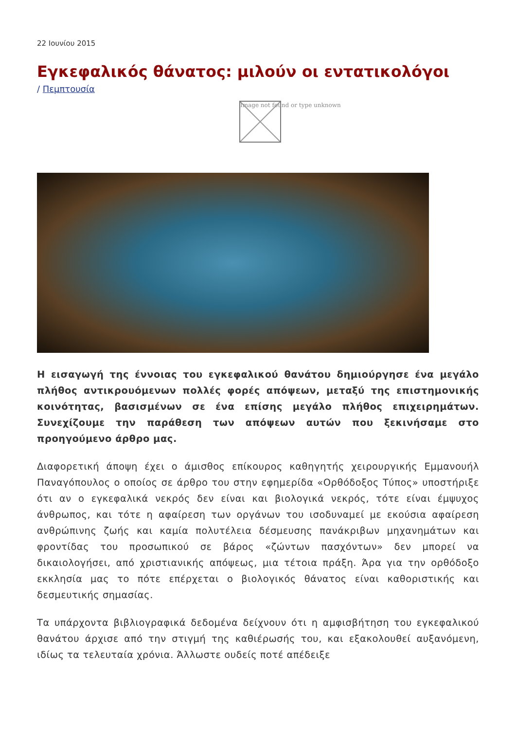22 Ιουνίου 2015
Εγκεφαλικός θάνατος: μιλούν οι εντατικολόγοι
/ Πεμπτουσία
Image not found or type unknown
Η εισαγωγή της έννοιας του εγκεφαλικού θανάτου δημιούργησε ένα μεγάλο πλήθος αντικρουόμενων πολλές φορές απόψεων, μεταξύ της επιστημονικής κοινότητας, βασισμένων σε ένα επίσης μεγάλο πλήθος επιχειρημάτων. Συνεχίζουμε την παράθεση των απόψεων αυτών που ξεκινήσαμε στο προηγούμενο άρθρο μας.
Διαφορετική άποψη έχει ο άμισθος επίκουρος καθηγητής χειρουργικής Εμμανουήλ Παναγόπουλος ο οποίος σε άρθρο του στην εφημερίδα «Ορθόδοξος Τύπος» υποστήριξε ότι αν ο εγκεφαλικά νεκρός δεν είναι και βιολογικά νεκρός, τότε είναι έμψυχος άνθρωπος, και τότε η αφαίρεση των οργάνων του ισοδυναμεί με εκούσια αφαίρεση ανθρώπινης ζωής και καμία πολυτέλεια δέσμευσης πανάκριβων μηχανημάτων και φροντίδας του προσωπικού σε βάρος «ζώντων πασχόντων» δεν μπορεί να δικαιολογήσει, από χριστιανικής απόψεως, μια τέτοια πράξη. Άρα για την ορθόδοξο εκκλησία μας το πότε επέρχεται ο βιολογικός θάνατος είναι καθοριστικής και δεσμευτικής σημασίας.
Τα υπάρχοντα βιβλιογραφικά δεδομένα δείχνουν ότι η αμφισβήτηση του εγκεφαλικού θανάτου άρχισε από την στιγμή της καθιέρωσής του, και εξακολουθεί αυξανόμενη, ιδίως τα τελευταία χρόνια. Άλλωστε ουδείς ποτέ απέδειξε